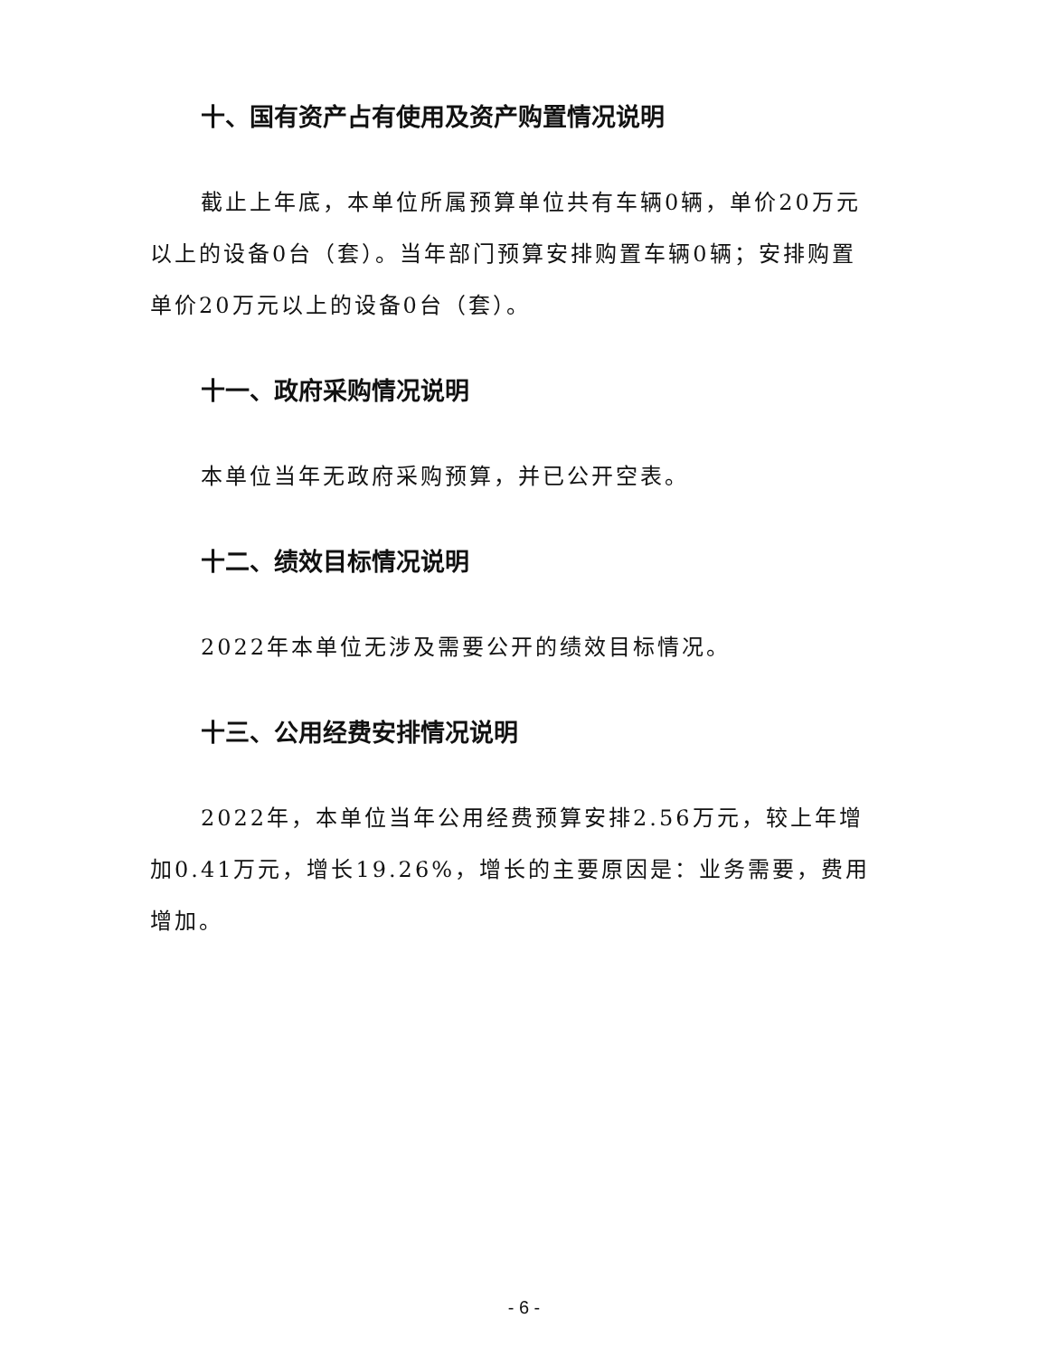十、国有资产占有使用及资产购置情况说明
截止上年底，本单位所属预算单位共有车辆0辆，单价20万元以上的设备0台（套）。当年部门预算安排购置车辆0辆；安排购置单价20万元以上的设备0台（套）。
十一、政府采购情况说明
本单位当年无政府采购预算，并已公开空表。
十二、绩效目标情况说明
2022年本单位无涉及需要公开的绩效目标情况。
十三、公用经费安排情况说明
2022年，本单位当年公用经费预算安排2.56万元，较上年增加0.41万元，增长19.26%，增长的主要原因是：业务需要，费用增加。
- 6 -